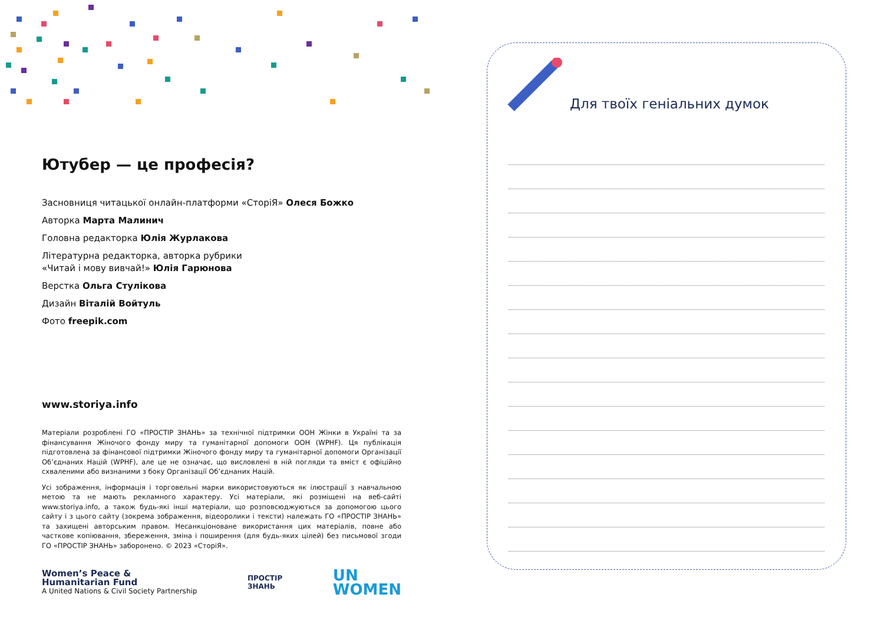Ютубер — це професія?
Засновниця читацької онлайн-платформи «СторіЯ» Олеся Божко
Авторка Марта Малинич
Головна редакторка Юлія Журлакова
Літературна редакторка, авторка рубрики
«Читай і мову вивчай!» Юлія Гарюнова
Верстка Ольга Стулікова
Дизайн Віталій Войтуль
Фото freepik.com
www.storiya.info
Матеріали розроблені ГО «ПРОСТІР ЗНАНЬ» за технічної підтримки ООН Жінки в Україні та за фінансування Жіночого фонду миру та гуманітарної допомоги ООН (WPHF). Ця публікація підготовлена за фінансової підтримки Жіночого фонду миру та гуманітарної допомоги Організації Об’єднаних Націй (WPHF), але це не означає, що висловлені в ній погляди та вміст є офіційно схваленими або визнаними з боку Організації Об’єднаних Націй.
Усі зображення, інформація і торговельні марки використовуються як ілюстрації з навчальною метою та не мають рекламного характеру. Усі матеріали, які розміщені на веб-сайті www.storiya.info, а також будь-які інші матеріали, що розповсюджуються за допомогою цього сайту і з цього сайту (зокрема зображення, відеоролики і тексти) належать ГО «ПРОСТІР ЗНАНЬ» та захищені авторським правом. Несанкціоноване використання цих матеріалів, повне або часткове копіювання, збереження, зміна і поширення (для будь-яких цілей) без письмової згоди ГО «ПРОСТІР ЗНАНЬ» заборонено. © 2023 «СторіЯ».
Women’s Peace &
Humanitarian Fund
A United Nations & Civil Society Partnership
ПРОСТІР
ЗНАНЬ
UN
WOMEN
Для твоїх геніальних думок